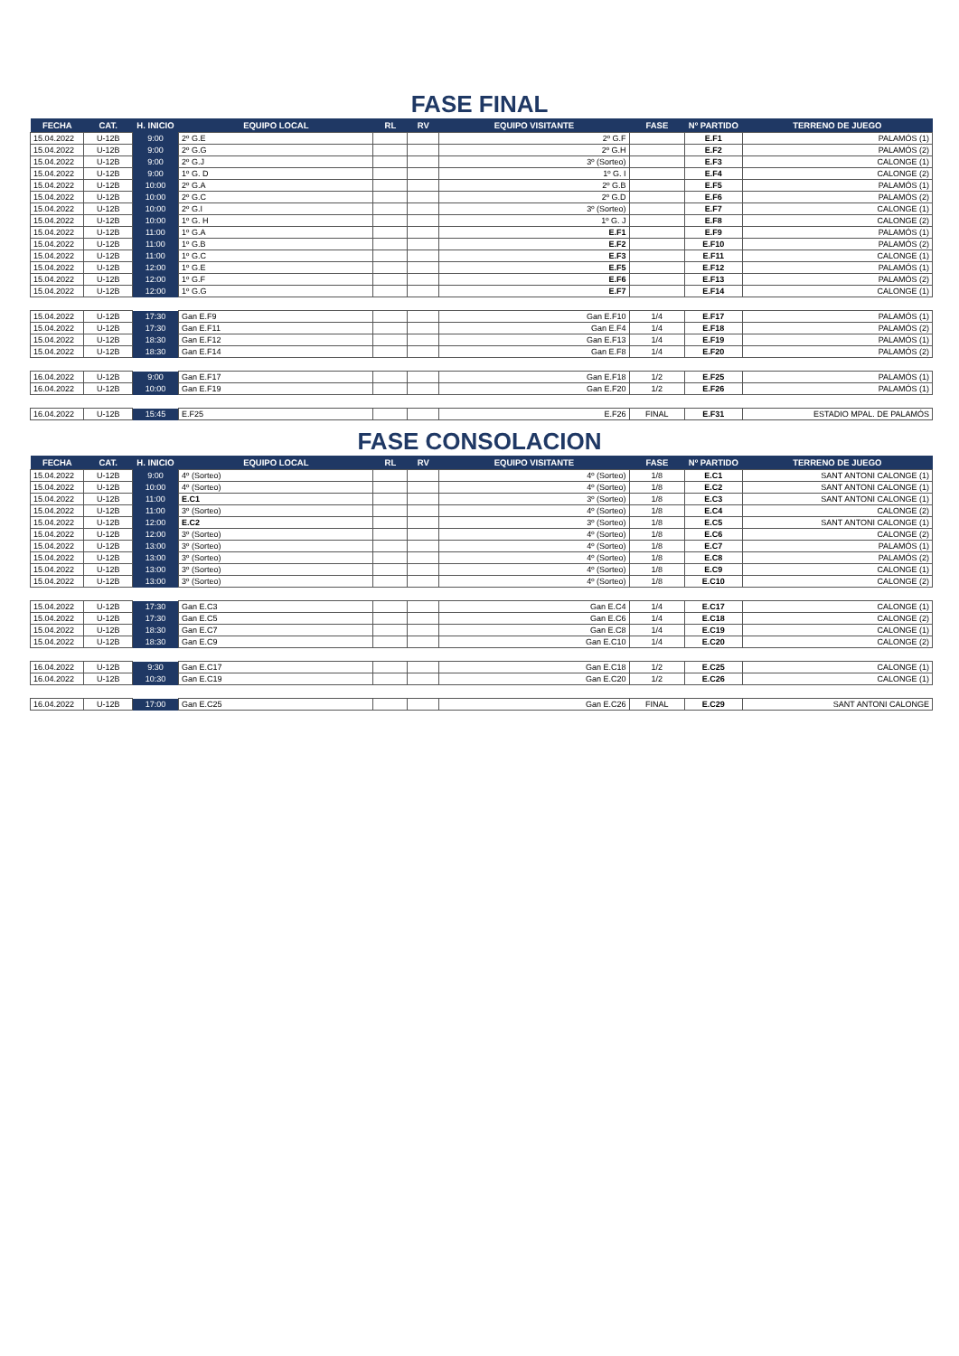FASE FINAL
| FECHA | CAT. | H. INICIO | EQUIPO LOCAL | RL | RV | EQUIPO VISITANTE | FASE | Nº PARTIDO | TERRENO DE JUEGO |
| --- | --- | --- | --- | --- | --- | --- | --- | --- | --- |
| 15.04.2022 | U-12B | 9:00 | 2º G.E | | | 2º G.F | | E.F1 | PALAMÓS (1) |
| 15.04.2022 | U-12B | 9:00 | 2º G.G | | | 2º G.H | | E.F2 | PALAMÓS (2) |
| 15.04.2022 | U-12B | 9:00 | 2º G.J | | | 3º (Sorteo) | | E.F3 | CALONGE (1) |
| 15.04.2022 | U-12B | 9:00 | 1º G. D | | | 1º G. I | | E.F4 | CALONGE (2) |
| 15.04.2022 | U-12B | 10:00 | 2º G.A | | | 2º G.B | | E.F5 | PALAMÓS (1) |
| 15.04.2022 | U-12B | 10:00 | 2º G.C | | | 2º G.D | | E.F6 | PALAMÓS (2) |
| 15.04.2022 | U-12B | 10:00 | 2º G.I | | | 3º (Sorteo) | | E.F7 | CALONGE (1) |
| 15.04.2022 | U-12B | 10:00 | 1º G. H | | | 1º G. J | | E.F8 | CALONGE (2) |
| 15.04.2022 | U-12B | 11:00 | 1º G.A | | | E.F1 | | E.F9 | PALAMÓS (1) |
| 15.04.2022 | U-12B | 11:00 | 1º G.B | | | E.F2 | | E.F10 | PALAMÓS (2) |
| 15.04.2022 | U-12B | 11:00 | 1º G.C | | | E.F3 | | E.F11 | CALONGE (1) |
| 15.04.2022 | U-12B | 12:00 | 1º G.E | | | E.F5 | | E.F12 | PALAMÓS (1) |
| 15.04.2022 | U-12B | 12:00 | 1º G.F | | | E.F6 | | E.F13 | PALAMÓS (2) |
| 15.04.2022 | U-12B | 12:00 | 1º G.G | | | E.F7 | | E.F14 | CALONGE (1) |
| 15.04.2022 | U-12B | 17:30 | Gan E.F9 | | | Gan E.F10 | 1/4 | E.F17 | PALAMÓS (1) |
| 15.04.2022 | U-12B | 17:30 | Gan E.F11 | | | Gan E.F4 | 1/4 | E.F18 | PALAMÓS (2) |
| 15.04.2022 | U-12B | 18:30 | Gan E.F12 | | | Gan E.F13 | 1/4 | E.F19 | PALAMÓS (1) |
| 15.04.2022 | U-12B | 18:30 | Gan E.F14 | | | Gan E.F8 | 1/4 | E.F20 | PALAMÓS (2) |
| 16.04.2022 | U-12B | 9:00 | Gan E.F17 | | | Gan E.F18 | 1/2 | E.F25 | PALAMÓS (1) |
| 16.04.2022 | U-12B | 10:00 | Gan E.F19 | | | Gan E.F20 | 1/2 | E.F26 | PALAMÓS (1) |
| 16.04.2022 | U-12B | 15:45 | E.F25 | | | E.F26 | FINAL | E.F31 | ESTADIO MPAL. DE PALAMÓS |
FASE CONSOLACION
| FECHA | CAT. | H. INICIO | EQUIPO LOCAL | RL | RV | EQUIPO VISITANTE | FASE | Nº PARTIDO | TERRENO DE JUEGO |
| --- | --- | --- | --- | --- | --- | --- | --- | --- | --- |
| 15.04.2022 | U-12B | 9:00 | 4º (Sorteo) | | | 4º (Sorteo) | 1/8 | E.C1 | SANT ANTONI CALONGE (1) |
| 15.04.2022 | U-12B | 10:00 | 4º (Sorteo) | | | 4º (Sorteo) | 1/8 | E.C2 | SANT ANTONI CALONGE (1) |
| 15.04.2022 | U-12B | 11:00 | E.C1 | | | 3º (Sorteo) | 1/8 | E.C3 | SANT ANTONI CALONGE (1) |
| 15.04.2022 | U-12B | 11:00 | 3º (Sorteo) | | | 4º (Sorteo) | 1/8 | E.C4 | CALONGE (2) |
| 15.04.2022 | U-12B | 12:00 | E.C2 | | | 3º (Sorteo) | 1/8 | E.C5 | SANT ANTONI CALONGE (1) |
| 15.04.2022 | U-12B | 12:00 | 3º (Sorteo) | | | 4º (Sorteo) | 1/8 | E.C6 | CALONGE (2) |
| 15.04.2022 | U-12B | 13:00 | 3º (Sorteo) | | | 4º (Sorteo) | 1/8 | E.C7 | PALAMÓS (1) |
| 15.04.2022 | U-12B | 13:00 | 3º (Sorteo) | | | 4º (Sorteo) | 1/8 | E.C8 | PALAMÓS (2) |
| 15.04.2022 | U-12B | 13:00 | 3º (Sorteo) | | | 4º (Sorteo) | 1/8 | E.C9 | CALONGE (1) |
| 15.04.2022 | U-12B | 13:00 | 3º (Sorteo) | | | 4º (Sorteo) | 1/8 | E.C10 | CALONGE (2) |
| 15.04.2022 | U-12B | 17:30 | Gan E.C3 | | | Gan E.C4 | 1/4 | E.C17 | CALONGE (1) |
| 15.04.2022 | U-12B | 17:30 | Gan E.C5 | | | Gan E.C6 | 1/4 | E.C18 | CALONGE (2) |
| 15.04.2022 | U-12B | 18:30 | Gan E.C7 | | | Gan E.C8 | 1/4 | E.C19 | CALONGE (1) |
| 15.04.2022 | U-12B | 18:30 | Gan E.C9 | | | Gan E.C10 | 1/4 | E.C20 | CALONGE (2) |
| 16.04.2022 | U-12B | 9:30 | Gan E.C17 | | | Gan E.C18 | 1/2 | E.C25 | CALONGE (1) |
| 16.04.2022 | U-12B | 10:30 | Gan E.C19 | | | Gan E.C20 | 1/2 | E.C26 | CALONGE (1) |
| 16.04.2022 | U-12B | 17:00 | Gan E.C25 | | | Gan E.C26 | FINAL | E.C29 | SANT ANTONI CALONGE |